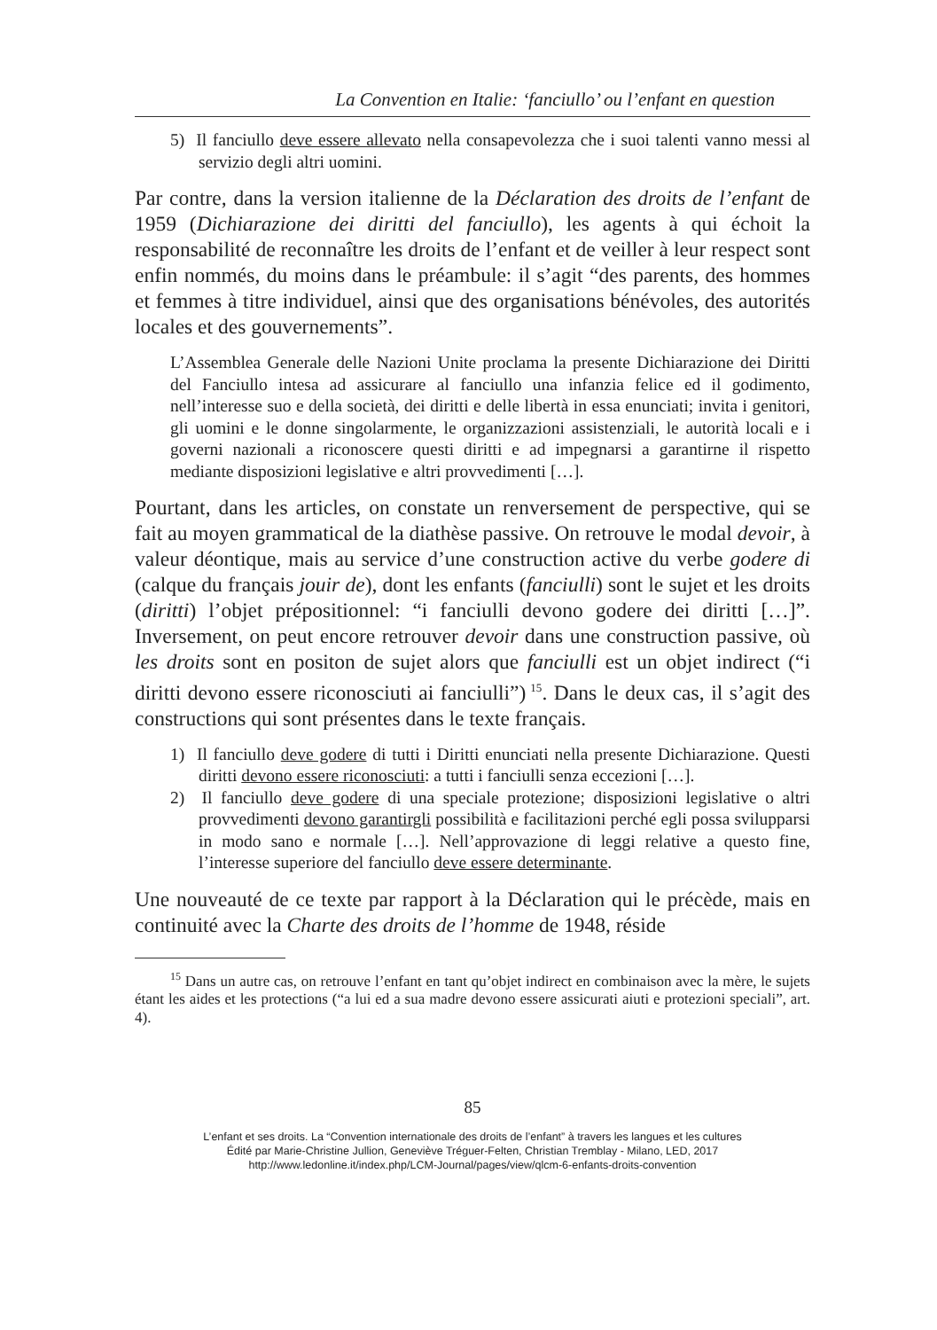La Convention en Italie: ‘fanciullo’ ou l’enfant en question
5) Il fanciullo deve essere allevato nella consapevolezza che i suoi talenti vanno messi al servizio degli altri uomini.
Par contre, dans la version italienne de la Déclaration des droits de l’enfant de 1959 (Dichiarazione dei diritti del fanciullo), les agents à qui échoit la responsabilité de reconnaître les droits de l’enfant et de veiller à leur respect sont enfin nommés, du moins dans le préambule: il s’agit “des parents, des hommes et femmes à titre individuel, ainsi que des organisations bénévoles, des autorités locales et des gouvernements”.
L’Assemblea Generale delle Nazioni Unite proclama la presente Dichiarazione dei Diritti del Fanciullo intesa ad assicurare al fanciullo una infanzia felice ed il godimento, nell’interesse suo e della società, dei diritti e delle libertà in essa enunciati; invita i genitori, gli uomini e le donne singolarmente, le organizzazioni assistenziali, le autorità locali e i governi nazionali a riconoscere questi diritti e ad impegnarsi a garantirne il rispetto mediante disposizioni legislative e altri provvedimenti […].
Pourtant, dans les articles, on constate un renversement de perspective, qui se fait au moyen grammatical de la diathèse passive. On retrouve le modal devoir, à valeur déontique, mais au service d’une construction active du verbe godere di (calque du français jouir de), dont les enfants (fanciulli) sont le sujet et les droits (diritti) l’objet prépositionnel: “i fanciulli devono godere dei diritti […]”. Inversement, on peut encore retrouver devoir dans une construction passive, où les droits sont en positon de sujet alors que fanciulli est un objet indirect (“i diritti devono essere riconosciuti ai fanciulli”)<sup>15</sup>. Dans le deux cas, il s’agit des constructions qui sont présentes dans le texte français.
1) Il fanciullo deve godere di tutti i Diritti enunciati nella presente Dichiarazione. Questi diritti devono essere riconosciuti: a tutti i fanciulli senza eccezioni […].
2) Il fanciullo deve godere di una speciale protezione; disposizioni legislative o altri provvedimenti devono garantirgli possibilità e facilitazioni perché egli possa svilupparsi in modo sano e normale […]. Nell’approvazione di leggi relative a questo fine, l’interesse superiore del fanciullo deve essere determinante.
Une nouveauté de ce texte par rapport à la Déclaration qui le précède, mais en continuité avec la Charte des droits de l’homme de 1948, réside
<sup>15</sup> Dans un autre cas, on retrouve l’enfant en tant qu’objet indirect en combinaison avec la mère, le sujets étant les aides et les protections (“a lui ed a sua madre devono essere assicurati aiuti e protezioni speciali”, art. 4).
85
L’enfant et ses droits. La “Convention internationale des droits de l’enfant” à travers les langues et les cultures
Édité par Marie-Christine Jullion, Geneviève Tréguer-Felten, Christian Tremblay - Milano, LED, 2017
http://www.ledonline.it/index.php/LCM-Journal/pages/view/qlcm-6-enfants-droits-convention